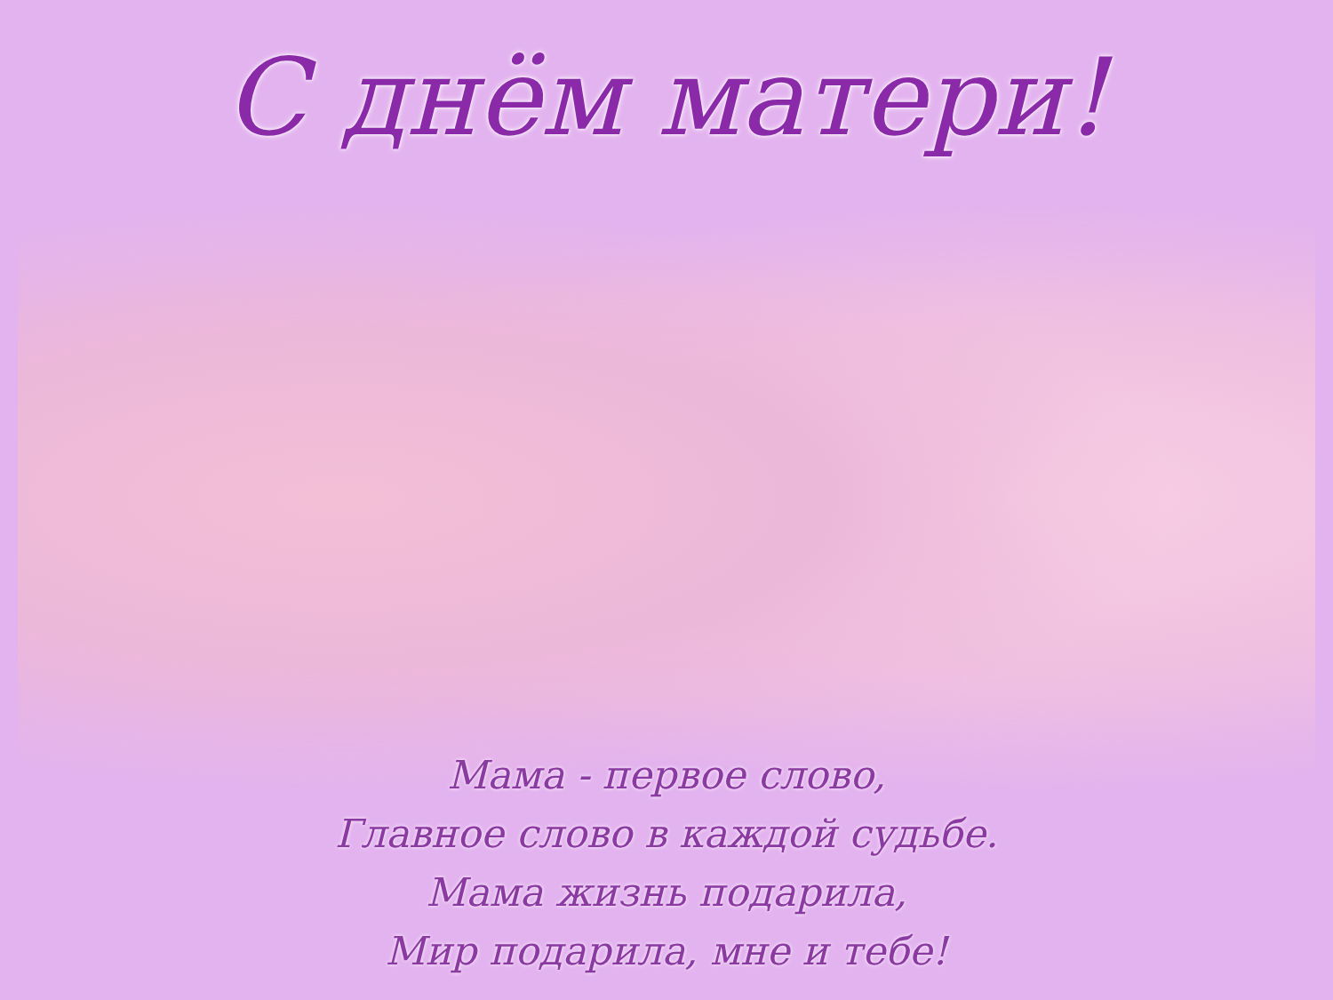С днём матери!
Мама - первое слово,
Главное слово в каждой судьбе.
Мама жизнь подарила,
Мир подарила, мне и тебе!